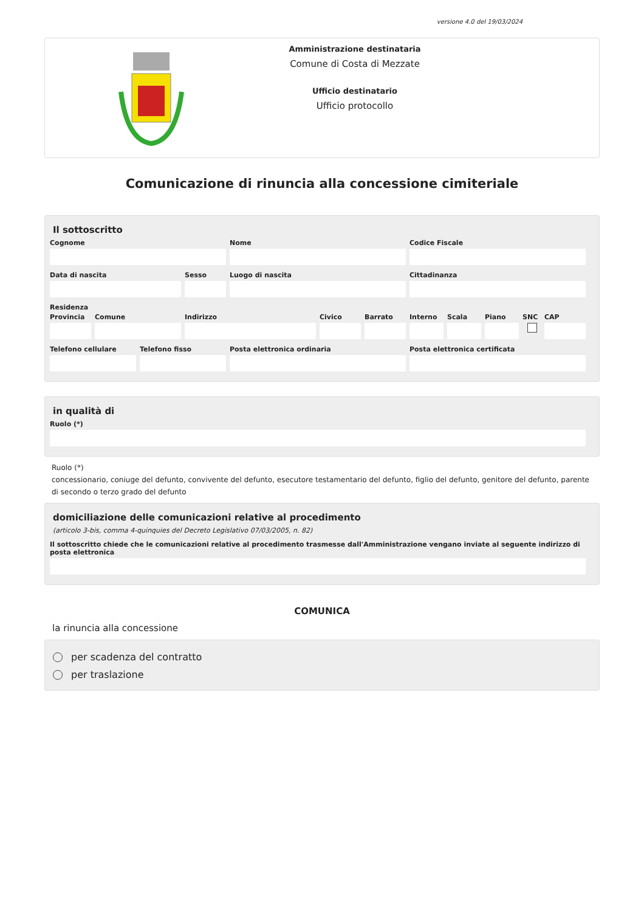versione 4.0 del 19/03/2024
Amministrazione destinataria
Comune di Costa di Mezzate
Ufficio destinatario
Ufficio protocollo
Comunicazione di rinuncia alla concessione cimiteriale
Il sottoscritto
Cognome Nome Codice Fiscale
Data di nascita Sesso Luogo di nascita Cittadinanza
Residenza
Provincia Comune Indirizzo Civico Barrato Interno Scala Piano SNC CAP
Telefono cellulare Telefono fisso Posta elettronica ordinaria Posta elettronica certificata
in qualità di
Ruolo (*)
Ruolo (*)
concessionario, coniuge del defunto, convivente del defunto, esecutore testamentario del defunto, figlio del defunto, genitore del defunto, parente di secondo o terzo grado del defunto
domiciliazione delle comunicazioni relative al procedimento
(articolo 3-bis, comma 4-quinquies del Decreto Legislativo 07/03/2005, n. 82)
Il sottoscritto chiede che le comunicazioni relative al procedimento trasmesse dall'Amministrazione vengano inviate al seguente indirizzo di posta elettronica
COMUNICA
la rinuncia alla concessione
per scadenza del contratto
per traslazione